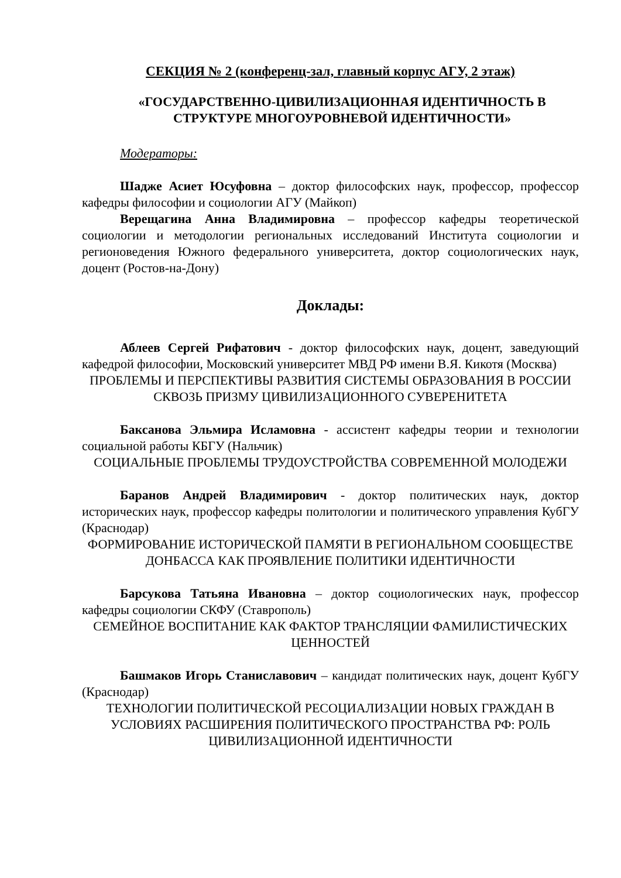СЕКЦИЯ № 2 (конференц-зал, главный корпус АГУ, 2 этаж)
«ГОСУДАРСТВЕННО-ЦИВИЛИЗАЦИОННАЯ ИДЕНТИЧНОСТЬ В СТРУКТУРЕ МНОГОУРОВНЕВОЙ ИДЕНТИЧНОСТИ»
Модераторы:
Шадже Асиет Юсуфовна – доктор философских наук, профессор, профессор кафедры философии и социологии АГУ (Майкоп)
Верещагина Анна Владимировна – профессор кафедры теоретической социологии и методологии региональных исследований Института социологии и регионоведения Южного федерального университета, доктор социологических наук, доцент (Ростов-на-Дону)
Доклады:
Аблеев Сергей Рифатович - доктор философских наук, доцент, заведующий кафедрой философии, Московский университет МВД РФ имени В.Я. Кикотя (Москва)
ПРОБЛЕМЫ И ПЕРСПЕКТИВЫ РАЗВИТИЯ СИСТЕМЫ ОБРАЗОВАНИЯ В РОССИИ СКВОЗЬ ПРИЗМУ ЦИВИЛИЗАЦИОННОГО СУВЕРЕНИТЕТА
Баксанова Эльмира Исламовна - ассистент кафедры теории и технологии социальной работы КБГУ (Нальчик)
СОЦИАЛЬНЫЕ ПРОБЛЕМЫ ТРУДОУСТРОЙСТВА СОВРЕМЕННОЙ МОЛОДЕЖИ
Баранов Андрей Владимирович - доктор политических наук, доктор исторических наук, профессор кафедры политологии и политического управления КубГУ (Краснодар)
ФОРМИРОВАНИЕ ИСТОРИЧЕСКОЙ ПАМЯТИ В РЕГИОНАЛЬНОМ СООБЩЕСТВЕ ДОНБАССА КАК ПРОЯВЛЕНИЕ ПОЛИТИКИ ИДЕНТИЧНОСТИ
Барсукова Татьяна Ивановна – доктор социологических наук, профессор кафедры социологии СКФУ (Ставрополь)
СЕМЕЙНОЕ ВОСПИТАНИЕ КАК ФАКТОР ТРАНСЛЯЦИИ ФАМИЛИСТИЧЕСКИХ ЦЕННОСТЕЙ
Башмаков Игорь Станиславович – кандидат политических наук, доцент КубГУ (Краснодар)
ТЕХНОЛОГИИ ПОЛИТИЧЕСКОЙ РЕСОЦИАЛИЗАЦИИ НОВЫХ ГРАЖДАН В УСЛОВИЯХ РАСШИРЕНИЯ ПОЛИТИЧЕСКОГО ПРОСТРАНСТВА РФ: РОЛЬ ЦИВИЛИЗАЦИОННОЙ ИДЕНТИЧНОСТИ